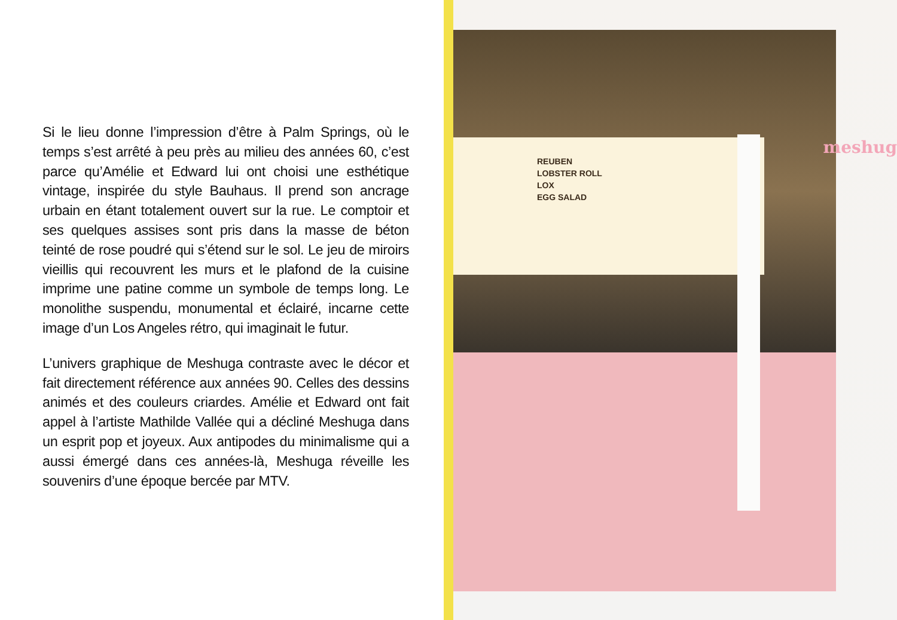Si le lieu donne l’impression d’être à Palm Springs, où le temps s’est arrêté à peu près au milieu des années 60, c’est parce qu’Amélie et Edward lui ont choisi une esthétique vintage, inspirée du style Bauhaus. Il prend son ancrage urbain en étant totalement ouvert sur la rue. Le comptoir et ses quelques assises sont pris dans la masse de béton teinté de rose poudré qui s’étend sur le sol. Le jeu de miroirs vieillis qui recouvrent les murs et le plafond de la cuisine imprime une patine comme un symbole de temps long. Le monolithe suspendu, monumental et éclairé, incarne cette image d’un Los Angeles rétro, qui imaginait le futur.
L’univers graphique de Meshuga contraste avec le décor et fait directement référence aux années 90. Celles des dessins animés et des couleurs criardes. Amélie et Edward ont fait appel à l’artiste Mathilde Vallée qui a décliné Meshuga dans un esprit pop et joyeux. Aux antipodes du minimalisme qui a aussi émergé dans ces années-là, Meshuga réveille les souvenirs d’une époque bercée par MTV.
REUBEN
LOBSTER ROLL
LOX
EGG SALAD
meshug